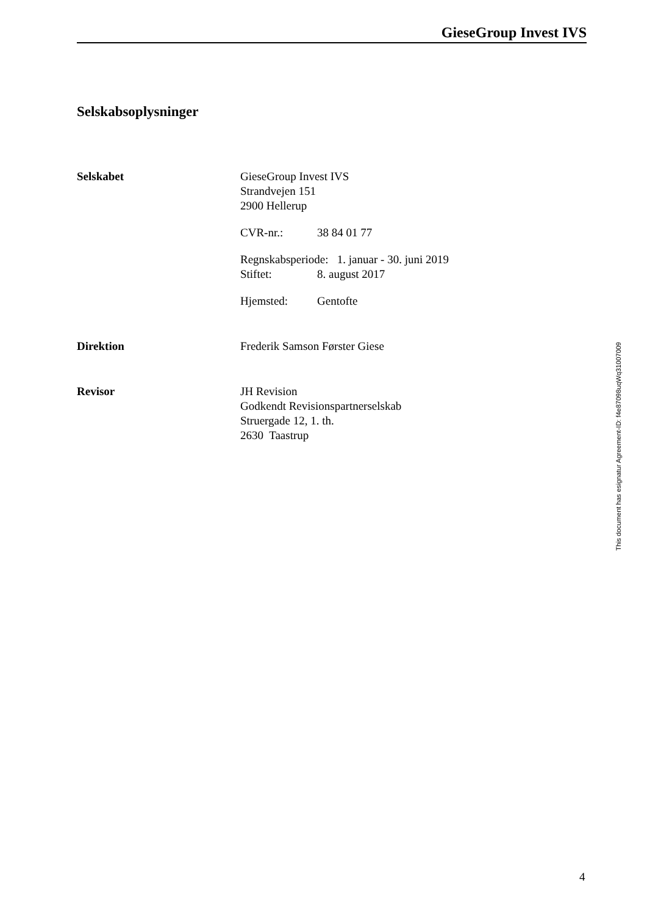GieseGroup Invest IVS
Selskabsoplysninger
Selskabet GieseGroup Invest IVS
Strandvejen 151
2900 Hellerup
CVR-nr.: 38 84 01 77
Regnskabsperiode: 1. januar - 30. juni 2019
Stiftet: 8. august 2017
Hjemsted: Gentofte
Direktion Frederik Samson Førster Giese
Revisor JH Revision
Godkendt Revisionspartnerselskab
Struergade 12, 1. th.
2630 Taastrup
This document has esignatur Agreement-ID: f4e87098uqWq31007009
4